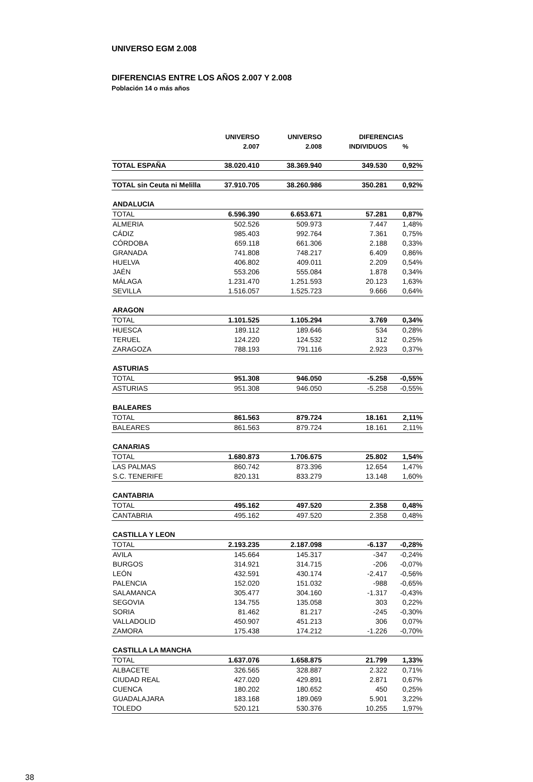UNIVERSO EGM 2.008
DIFERENCIAS ENTRE LOS AÑOS 2.007 Y 2.008
Población 14 o más años
| | UNIVERSO | UNIVERSO | DIFERENCIAS | |
| --- | --- | --- | --- | --- |
| | 2.007 | 2.008 | INDIVIDUOS | % |
| TOTAL ESPAÑA | 38.020.410 | 38.369.940 | 349.530 | 0,92% |
| TOTAL sin Ceuta ni Melilla | 37.910.705 | 38.260.986 | 350.281 | 0,92% |
| ANDALUCIA | | | | |
| TOTAL | 6.596.390 | 6.653.671 | 57.281 | 0,87% |
| ALMERIA | 502.526 | 509.973 | 7.447 | 1,48% |
| CÁDIZ | 985.403 | 992.764 | 7.361 | 0,75% |
| CÓRDOBA | 659.118 | 661.306 | 2.188 | 0,33% |
| GRANADA | 741.808 | 748.217 | 6.409 | 0,86% |
| HUELVA | 406.802 | 409.011 | 2.209 | 0,54% |
| JAÉN | 553.206 | 555.084 | 1.878 | 0,34% |
| MÁLAGA | 1.231.470 | 1.251.593 | 20.123 | 1,63% |
| SEVILLA | 1.516.057 | 1.525.723 | 9.666 | 0,64% |
| ARAGON | | | | |
| TOTAL | 1.101.525 | 1.105.294 | 3.769 | 0,34% |
| HUESCA | 189.112 | 189.646 | 534 | 0,28% |
| TERUEL | 124.220 | 124.532 | 312 | 0,25% |
| ZARAGOZA | 788.193 | 791.116 | 2.923 | 0,37% |
| ASTURIAS | | | | |
| TOTAL | 951.308 | 946.050 | -5.258 | -0,55% |
| ASTURIAS | 951.308 | 946.050 | -5.258 | -0,55% |
| BALEARES | | | | |
| TOTAL | 861.563 | 879.724 | 18.161 | 2,11% |
| BALEARES | 861.563 | 879.724 | 18.161 | 2,11% |
| CANARIAS | | | | |
| TOTAL | 1.680.873 | 1.706.675 | 25.802 | 1,54% |
| LAS PALMAS | 860.742 | 873.396 | 12.654 | 1,47% |
| S.C. TENERIFE | 820.131 | 833.279 | 13.148 | 1,60% |
| CANTABRIA | | | | |
| TOTAL | 495.162 | 497.520 | 2.358 | 0,48% |
| CANTABRIA | 495.162 | 497.520 | 2.358 | 0,48% |
| CASTILLA Y LEON | | | | |
| TOTAL | 2.193.235 | 2.187.098 | -6.137 | -0,28% |
| AVILA | 145.664 | 145.317 | -347 | -0,24% |
| BURGOS | 314.921 | 314.715 | -206 | -0,07% |
| LEÓN | 432.591 | 430.174 | -2.417 | -0,56% |
| PALENCIA | 152.020 | 151.032 | -988 | -0,65% |
| SALAMANCA | 305.477 | 304.160 | -1.317 | -0,43% |
| SEGOVIA | 134.755 | 135.058 | 303 | 0,22% |
| SORIA | 81.462 | 81.217 | -245 | -0,30% |
| VALLADOLID | 450.907 | 451.213 | 306 | 0,07% |
| ZAMORA | 175.438 | 174.212 | -1.226 | -0,70% |
| CASTILLA LA MANCHA | | | | |
| TOTAL | 1.637.076 | 1.658.875 | 21.799 | 1,33% |
| ALBACETE | 326.565 | 328.887 | 2.322 | 0,71% |
| CIUDAD REAL | 427.020 | 429.891 | 2.871 | 0,67% |
| CUENCA | 180.202 | 180.652 | 450 | 0,25% |
| GUADALAJARA | 183.168 | 189.069 | 5.901 | 3,22% |
| TOLEDO | 520.121 | 530.376 | 10.255 | 1,97% |
38